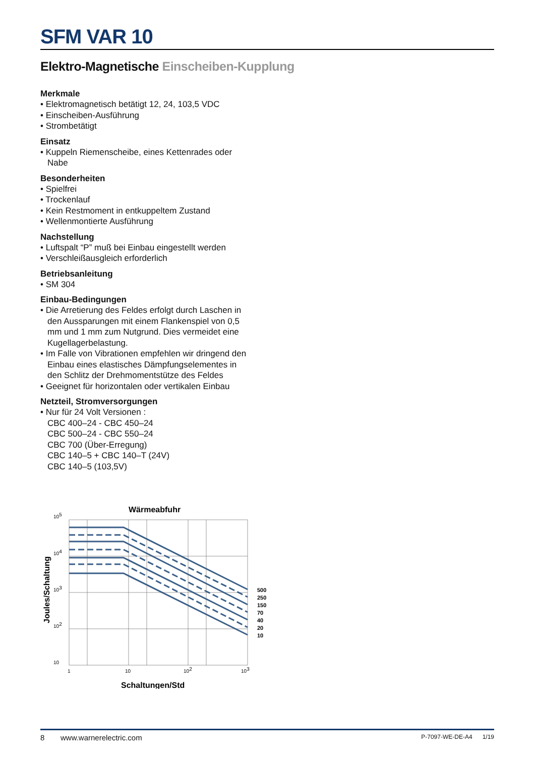SFM VAR 10
Elektro-Magnetische Einscheiben-Kupplung
Merkmale
• Elektromagnetisch betätigt 12, 24, 103,5 VDC
• Einscheiben-Ausführung
• Strombetätigt
Einsatz
• Kuppeln Riemenscheibe, eines Kettenrades oder
Nabe
Besonderheiten
• Spielfrei
• Trockenlauf
• Kein Restmoment in entkuppeltem Zustand
• Wellenmontierte Ausführung
Nachstellung
• Luftspalt “P” muß bei Einbau eingestellt werden
• Verschleißausgleich erforderlich
Betriebsanleitung
• SM 304
Einbau-Bedingungen
• Die Arretierung des Feldes erfolgt durch Laschen in
den Aussparungen mit einem Flankenspiel von 0,5
mm und 1 mm zum Nutgrund. Dies vermeidet eine
Kugellagerbelastung.
• Im Falle von Vibrationen empfehlen wir dringend den
Einbau eines elastisches Dämpfungselementes in
den Schlitz der Drehmomentstütze des Feldes
• Geeignet für horizontalen oder vertikalen Einbau
Netzteil, Stromversorgungen
• Nur für 24 Volt Versionen :
CBC 400–24 - CBC 450–24
CBC 500–24 - CBC 550–24
CBC 700 (Über-Erregung)
CBC 140–5 + CBC 140–T (24V)
CBC 140–5 (103,5V)
Wärmeabfuhr
500
250
150
70
40
20
10
105
104
103
102
10
1
10
102
103
Joules/Schaltung
Schaltungen/Std
8 www.warnerelectric.com P-7097-WE-DE-A4 1/19